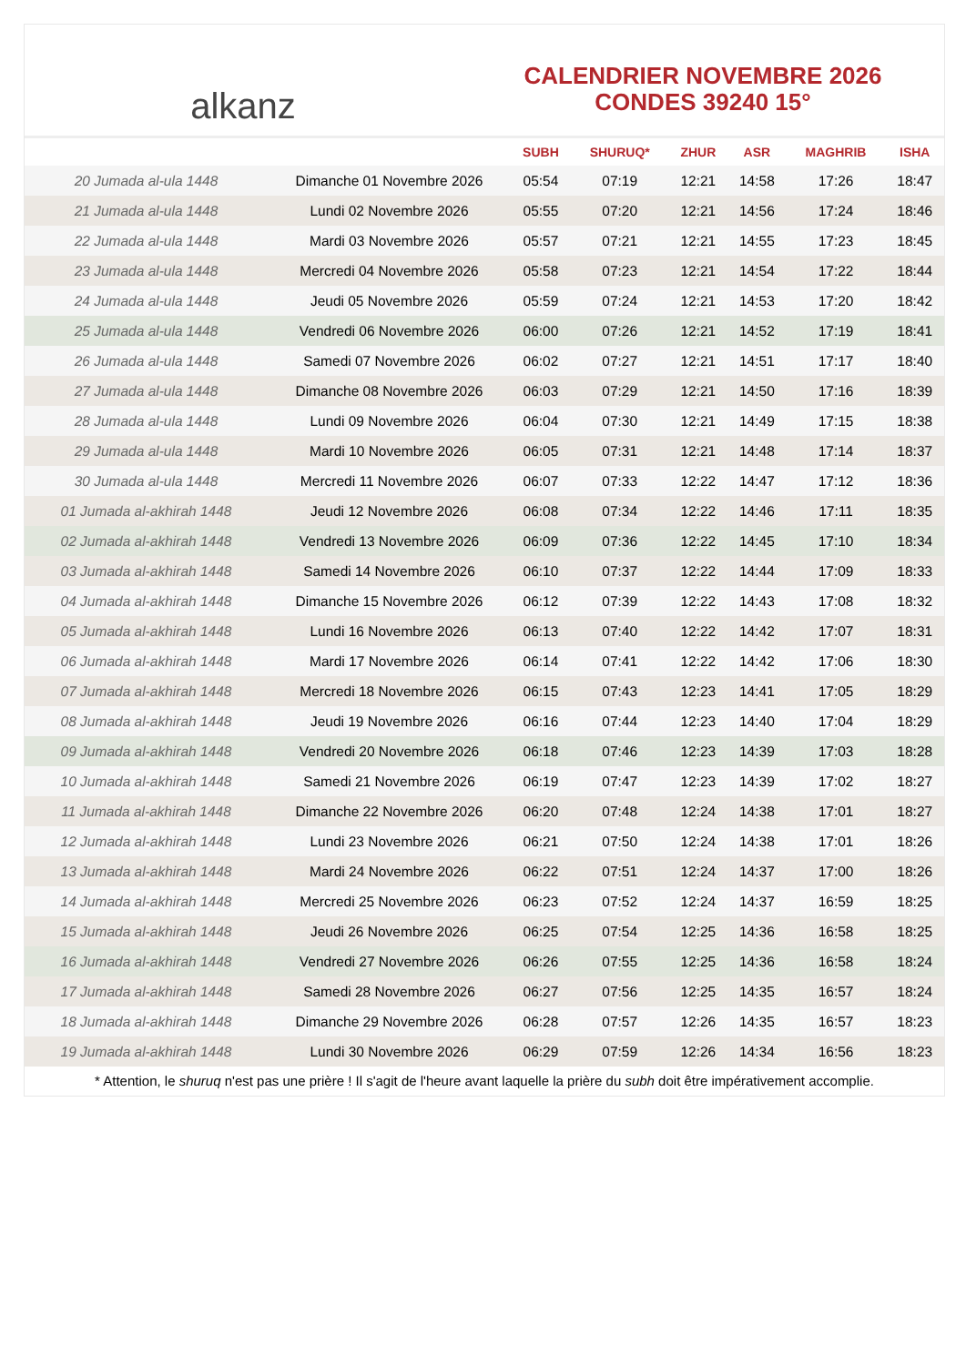alkanz
CALENDRIER NOVEMBRE 2026
CONDES 39240 15°
| | | SUBH | SHURUQ* | ZHUR | ASR | MAGHRIB | ISHA |
| --- | --- | --- | --- | --- | --- | --- | --- |
| 20 Jumada al-ula 1448 | Dimanche 01 Novembre 2026 | 05:54 | 07:19 | 12:21 | 14:58 | 17:26 | 18:47 |
| 21 Jumada al-ula 1448 | Lundi 02 Novembre 2026 | 05:55 | 07:20 | 12:21 | 14:56 | 17:24 | 18:46 |
| 22 Jumada al-ula 1448 | Mardi 03 Novembre 2026 | 05:57 | 07:21 | 12:21 | 14:55 | 17:23 | 18:45 |
| 23 Jumada al-ula 1448 | Mercredi 04 Novembre 2026 | 05:58 | 07:23 | 12:21 | 14:54 | 17:22 | 18:44 |
| 24 Jumada al-ula 1448 | Jeudi 05 Novembre 2026 | 05:59 | 07:24 | 12:21 | 14:53 | 17:20 | 18:42 |
| 25 Jumada al-ula 1448 | Vendredi 06 Novembre 2026 | 06:00 | 07:26 | 12:21 | 14:52 | 17:19 | 18:41 |
| 26 Jumada al-ula 1448 | Samedi 07 Novembre 2026 | 06:02 | 07:27 | 12:21 | 14:51 | 17:17 | 18:40 |
| 27 Jumada al-ula 1448 | Dimanche 08 Novembre 2026 | 06:03 | 07:29 | 12:21 | 14:50 | 17:16 | 18:39 |
| 28 Jumada al-ula 1448 | Lundi 09 Novembre 2026 | 06:04 | 07:30 | 12:21 | 14:49 | 17:15 | 18:38 |
| 29 Jumada al-ula 1448 | Mardi 10 Novembre 2026 | 06:05 | 07:31 | 12:21 | 14:48 | 17:14 | 18:37 |
| 30 Jumada al-ula 1448 | Mercredi 11 Novembre 2026 | 06:07 | 07:33 | 12:22 | 14:47 | 17:12 | 18:36 |
| 01 Jumada al-akhirah 1448 | Jeudi 12 Novembre 2026 | 06:08 | 07:34 | 12:22 | 14:46 | 17:11 | 18:35 |
| 02 Jumada al-akhirah 1448 | Vendredi 13 Novembre 2026 | 06:09 | 07:36 | 12:22 | 14:45 | 17:10 | 18:34 |
| 03 Jumada al-akhirah 1448 | Samedi 14 Novembre 2026 | 06:10 | 07:37 | 12:22 | 14:44 | 17:09 | 18:33 |
| 04 Jumada al-akhirah 1448 | Dimanche 15 Novembre 2026 | 06:12 | 07:39 | 12:22 | 14:43 | 17:08 | 18:32 |
| 05 Jumada al-akhirah 1448 | Lundi 16 Novembre 2026 | 06:13 | 07:40 | 12:22 | 14:42 | 17:07 | 18:31 |
| 06 Jumada al-akhirah 1448 | Mardi 17 Novembre 2026 | 06:14 | 07:41 | 12:22 | 14:42 | 17:06 | 18:30 |
| 07 Jumada al-akhirah 1448 | Mercredi 18 Novembre 2026 | 06:15 | 07:43 | 12:23 | 14:41 | 17:05 | 18:29 |
| 08 Jumada al-akhirah 1448 | Jeudi 19 Novembre 2026 | 06:16 | 07:44 | 12:23 | 14:40 | 17:04 | 18:29 |
| 09 Jumada al-akhirah 1448 | Vendredi 20 Novembre 2026 | 06:18 | 07:46 | 12:23 | 14:39 | 17:03 | 18:28 |
| 10 Jumada al-akhirah 1448 | Samedi 21 Novembre 2026 | 06:19 | 07:47 | 12:23 | 14:39 | 17:02 | 18:27 |
| 11 Jumada al-akhirah 1448 | Dimanche 22 Novembre 2026 | 06:20 | 07:48 | 12:24 | 14:38 | 17:01 | 18:27 |
| 12 Jumada al-akhirah 1448 | Lundi 23 Novembre 2026 | 06:21 | 07:50 | 12:24 | 14:38 | 17:01 | 18:26 |
| 13 Jumada al-akhirah 1448 | Mardi 24 Novembre 2026 | 06:22 | 07:51 | 12:24 | 14:37 | 17:00 | 18:26 |
| 14 Jumada al-akhirah 1448 | Mercredi 25 Novembre 2026 | 06:23 | 07:52 | 12:24 | 14:37 | 16:59 | 18:25 |
| 15 Jumada al-akhirah 1448 | Jeudi 26 Novembre 2026 | 06:25 | 07:54 | 12:25 | 14:36 | 16:58 | 18:25 |
| 16 Jumada al-akhirah 1448 | Vendredi 27 Novembre 2026 | 06:26 | 07:55 | 12:25 | 14:36 | 16:58 | 18:24 |
| 17 Jumada al-akhirah 1448 | Samedi 28 Novembre 2026 | 06:27 | 07:56 | 12:25 | 14:35 | 16:57 | 18:24 |
| 18 Jumada al-akhirah 1448 | Dimanche 29 Novembre 2026 | 06:28 | 07:57 | 12:26 | 14:35 | 16:57 | 18:23 |
| 19 Jumada al-akhirah 1448 | Lundi 30 Novembre 2026 | 06:29 | 07:59 | 12:26 | 14:34 | 16:56 | 18:23 |
* Attention, le shuruq n'est pas une prière ! Il s'agit de l'heure avant laquelle la prière du subh doit être impérativement accomplie.